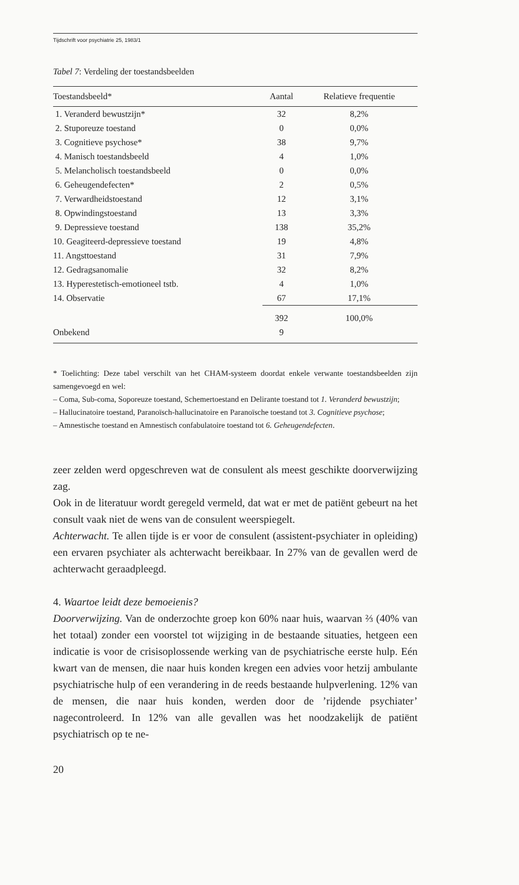Tijdschrift voor psychiatrie 25, 1983/1
Tabel 7: Verdeling der toestandsbeelden
| Toestandsbeeld* | Aantal | Relatieve frequentie |
| --- | --- | --- |
| 1. Veranderd bewustzijn* | 32 | 8,2% |
| 2. Stuporeuze toestand | 0 | 0,0% |
| 3. Cognitieve psychose* | 38 | 9,7% |
| 4. Manisch toestandsbeeld | 4 | 1,0% |
| 5. Melancholisch toestandsbeeld | 0 | 0,0% |
| 6. Geheugendefecten* | 2 | 0,5% |
| 7. Verwardheidstoestand | 12 | 3,1% |
| 8. Opwindingstoestand | 13 | 3,3% |
| 9. Depressieve toestand | 138 | 35,2% |
| 10. Geagiteerd-depressieve toestand | 19 | 4,8% |
| 11. Angsttoestand | 31 | 7,9% |
| 12. Gedragsanomalie | 32 | 8,2% |
| 13. Hyperestetisch-emotioneel tstb. | 4 | 1,0% |
| 14. Observatie | 67 | 17,1% |
| | 392 | 100,0% |
| Onbekend | 9 | |
* Toelichting: Deze tabel verschilt van het CHAM-systeem doordat enkele verwante toestandsbeelden zijn samengevoegd en wel:
– Coma, Sub-coma, Soporeuze toestand, Schemertoestand en Delirante toestand tot 1. Veranderd bewustzijn;
– Hallucinatoire toestand, Paranoïsch-hallucinatoire en Paranoïsche toestand tot 3. Cognitieve psychose;
– Amnestische toestand en Amnestisch confabulatoire toestand tot 6. Geheugendefecten.
zeer zelden werd opgeschreven wat de consulent als meest geschikte doorverwijzing zag.
Ook in de literatuur wordt geregeld vermeld, dat wat er met de patiënt gebeurt na het consult vaak niet de wens van de consulent weerspiegelt.
Achterwacht. Te allen tijde is er voor de consulent (assistent-psychiater in opleiding) een ervaren psychiater als achterwacht bereikbaar. In 27% van de gevallen werd de achterwacht geraadpleegd.
4. Waartoe leidt deze bemoeienis?
Doorverwijzing. Van de onderzochte groep kon 60% naar huis, waarvan ⅔ (40% van het totaal) zonder een voorstel tot wijziging in de bestaande situaties, hetgeen een indicatie is voor de crisisoplossende werking van de psychiatrische eerste hulp. Eén kwart van de mensen, die naar huis konden kregen een advies voor hetzij ambulante psychiatrische hulp of een verandering in de reeds bestaande hulpverlening. 12% van de mensen, die naar huis konden, werden door de ’rijdende psychiater’ nagecontroleerd. In 12% van alle gevallen was het noodzakelijk de patiënt psychiatrisch op te ne-
20